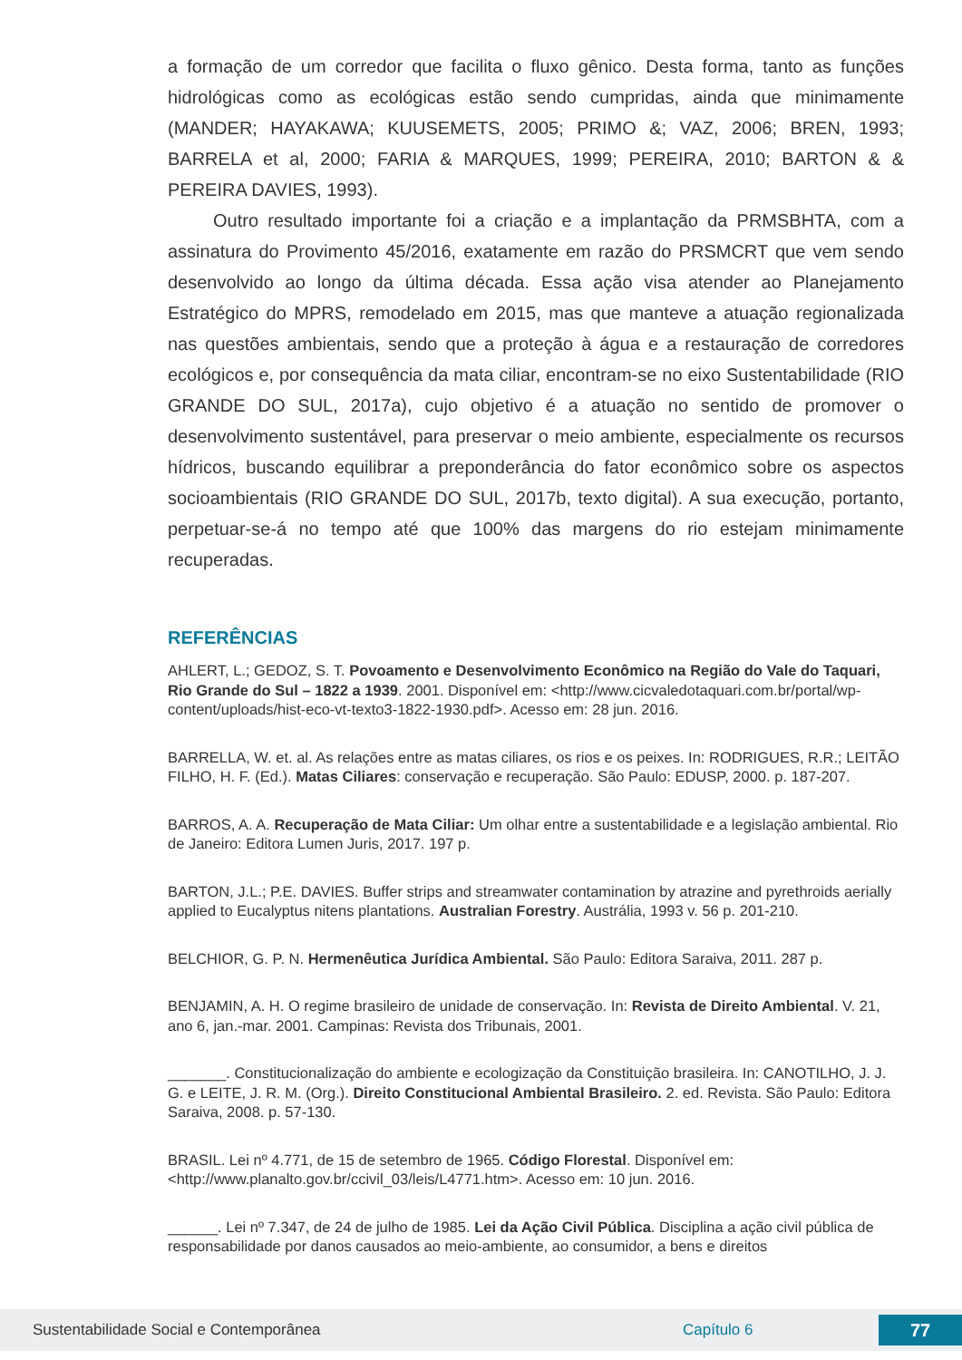a formação de um corredor que facilita o fluxo gênico. Desta forma, tanto as funções hidrológicas como as ecológicas estão sendo cumpridas, ainda que minimamente (MANDER; HAYAKAWA; KUUSEMETS, 2005; PRIMO &; VAZ, 2006; BREN, 1993; BARRELA et al, 2000; FARIA & MARQUES, 1999; PEREIRA, 2010; BARTON & & PEREIRA DAVIES, 1993).
Outro resultado importante foi a criação e a implantação da PRMSBHTA, com a assinatura do Provimento 45/2016, exatamente em razão do PRSMCRT que vem sendo desenvolvido ao longo da última década. Essa ação visa atender ao Planejamento Estratégico do MPRS, remodelado em 2015, mas que manteve a atuação regionalizada nas questões ambientais, sendo que a proteção à água e a restauração de corredores ecológicos e, por consequência da mata ciliar, encontram-se no eixo Sustentabilidade (RIO GRANDE DO SUL, 2017a), cujo objetivo é a atuação no sentido de promover o desenvolvimento sustentável, para preservar o meio ambiente, especialmente os recursos hídricos, buscando equilibrar a preponderância do fator econômico sobre os aspectos socioambientais (RIO GRANDE DO SUL, 2017b, texto digital). A sua execução, portanto, perpetuar-se-á no tempo até que 100% das margens do rio estejam minimamente recuperadas.
REFERÊNCIAS
AHLERT, L.; GEDOZ, S. T. Povoamento e Desenvolvimento Econômico na Região do Vale do Taquari, Rio Grande do Sul – 1822 a 1939. 2001. Disponível em: <http://www.cicvaledotaquari.com.br/portal/wp-content/uploads/hist-eco-vt-texto3-1822-1930.pdf>. Acesso em: 28 jun. 2016.
BARRELLA, W. et. al. As relações entre as matas ciliares, os rios e os peixes. In: RODRIGUES, R.R.; LEITÃO FILHO, H. F. (Ed.). Matas Ciliares: conservação e recuperação. São Paulo: EDUSP, 2000. p. 187-207.
BARROS, A. A. Recuperação de Mata Ciliar: Um olhar entre a sustentabilidade e a legislação ambiental. Rio de Janeiro: Editora Lumen Juris, 2017. 197 p.
BARTON, J.L.; P.E. DAVIES. Buffer strips and streamwater contamination by atrazine and pyrethroids aerially applied to Eucalyptus nitens plantations. Australian Forestry. Austrália, 1993 v. 56 p. 201-210.
BELCHIOR, G. P. N. Hermenêutica Jurídica Ambiental. São Paulo: Editora Saraiva, 2011. 287 p.
BENJAMIN, A. H. O regime brasileiro de unidade de conservação. In: Revista de Direito Ambiental. V. 21, ano 6, jan.-mar. 2001. Campinas: Revista dos Tribunais, 2001.
_______. Constitucionalização do ambiente e ecologização da Constituição brasileira. In: CANOTILHO, J. J. G. e LEITE, J. R. M. (Org.). Direito Constitucional Ambiental Brasileiro. 2. ed. Revista. São Paulo: Editora Saraiva, 2008. p. 57-130.
BRASIL. Lei nº 4.771, de 15 de setembro de 1965. Código Florestal. Disponível em: <http://www.planalto.gov.br/ccivil_03/leis/L4771.htm>. Acesso em: 10 jun. 2016.
______. Lei nº 7.347, de 24 de julho de 1985. Lei da Ação Civil Pública. Disciplina a ação civil pública de responsabilidade por danos causados ao meio-ambiente, ao consumidor, a bens e direitos
Sustentabilidade Social e Contemporânea Capítulo 6 77